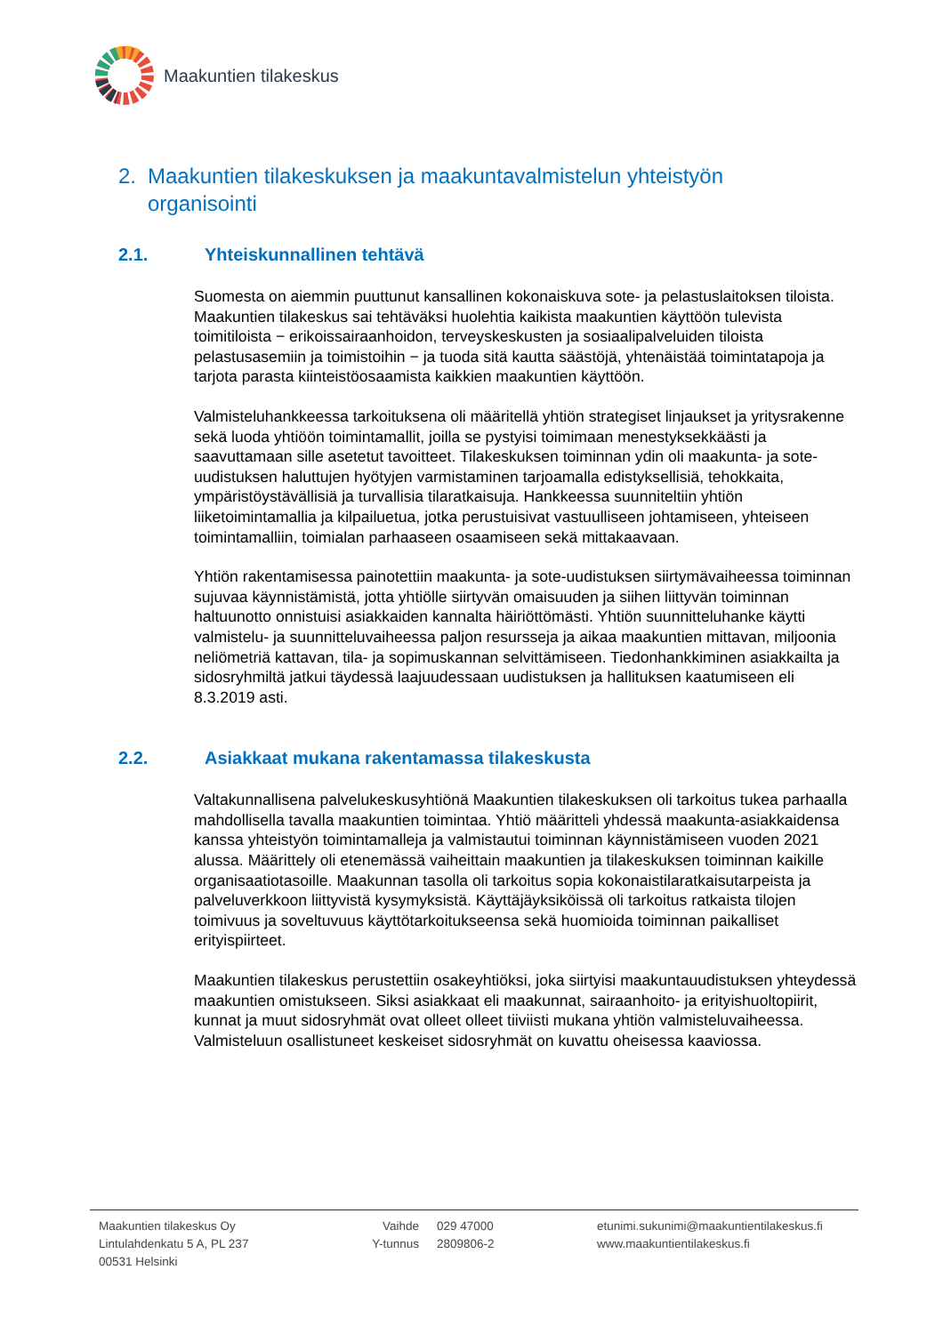Maakuntien tilakeskus
2. Maakuntien tilakeskuksen ja maakuntavalmistelun yhteistyön organisointi
2.1. Yhteiskunnallinen tehtävä
Suomesta on aiemmin puuttunut kansallinen kokonaiskuva sote- ja pelastuslaitoksen tiloista. Maakuntien tilakeskus sai tehtäväksi huolehtia kaikista maakuntien käyttöön tulevista toimitiloista − erikoissairaanhoidon, terveyskeskusten ja sosiaalipalveluiden tiloista pelastusasemiin ja toimistoihin − ja tuoda sitä kautta säästöjä, yhtenäistää toimintatapoja ja tarjota parasta kiinteistöosaamista kaikkien maakuntien käyttöön.
Valmisteluhankkeessa tarkoituksena oli määritellä yhtiön strategiset linjaukset ja yritysrakenne sekä luoda yhtiöön toimintamallit, joilla se pystyisi toimimaan menestyksekkäästi ja saavuttamaan sille asetetut tavoitteet. Tilakeskuksen toiminnan ydin oli maakunta- ja sote-uudistuksen haluttujen hyötyjen varmistaminen tarjoamalla edistyksellisiä, tehokkaita, ympäristöystävällisiä ja turvallisia tilaratkaisuja. Hankkeessa suunniteltiin yhtiön liiketoimintamallia ja kilpailuetua, jotka perustuisivat vastuulliseen johtamiseen, yhteiseen toimintamalliin, toimialan parhaaseen osaamiseen sekä mittakaavaan.
Yhtiön rakentamisessa painotettiin maakunta- ja sote-uudistuksen siirtymävaiheessa toiminnan sujuvaa käynnistämistä, jotta yhtiölle siirtyvän omaisuuden ja siihen liittyvän toiminnan haltuunotto onnistuisi asiakkaiden kannalta häiriöttömästi. Yhtiön suunnitteluhanke käytti valmistelu- ja suunnitteluvaiheessa paljon resursseja ja aikaa maakuntien mittavan, miljoonia neliömetriä kattavan, tila- ja sopimuskannan selvittämiseen. Tiedonhankkiminen asiakkailta ja sidosryhmiltä jatkui täydessä laajuudessaan uudistuksen ja hallituksen kaatumiseen eli 8.3.2019 asti.
2.2. Asiakkaat mukana rakentamassa tilakeskusta
Valtakunnallisena palvelukeskusyhtiönä Maakuntien tilakeskuksen oli tarkoitus tukea parhaalla mahdollisella tavalla maakuntien toimintaa. Yhtiö määritteli yhdessä maakunta-asiakkaidensa kanssa yhteistyön toimintamalleja ja valmistautui toiminnan käynnistämiseen vuoden 2021 alussa. Määrittely oli etenemässä vaiheittain maakuntien ja tilakeskuksen toiminnan kaikille organisaatiotasoille. Maakunnan tasolla oli tarkoitus sopia kokonaistilaratkaisutarpeista ja palveluverkkoon liittyvistä kysymyksistä. Käyttäjäyksiköissä oli tarkoitus ratkaista tilojen toimivuus ja soveltuvuus käyttötarkoitukseensa sekä huomioida toiminnan paikalliset erityispiirteet.
Maakuntien tilakeskus perustettiin osakeyhtiöksi, joka siirtyisi maakuntauudistuksen yhteydessä maakuntien omistukseen. Siksi asiakkaat eli maakunnat, sairaanhoito- ja erityishuoltopiirit, kunnat ja muut sidosryhmät ovat olleet olleet tiiviisti mukana yhtiön valmisteluvaiheessa. Valmisteluun osallistuneet keskeiset sidosryhmät on kuvattu oheisessa kaaviossa.
Maakuntien tilakeskus Oy
Lintulahdenkatu 5 A, PL 237
00531 Helsinki
Vaihde
Y-tunnus
029 47000
2809806-2
etunimi.sukunimi@maakuntientilakeskus.fi
www.maakuntientilakeskus.fi